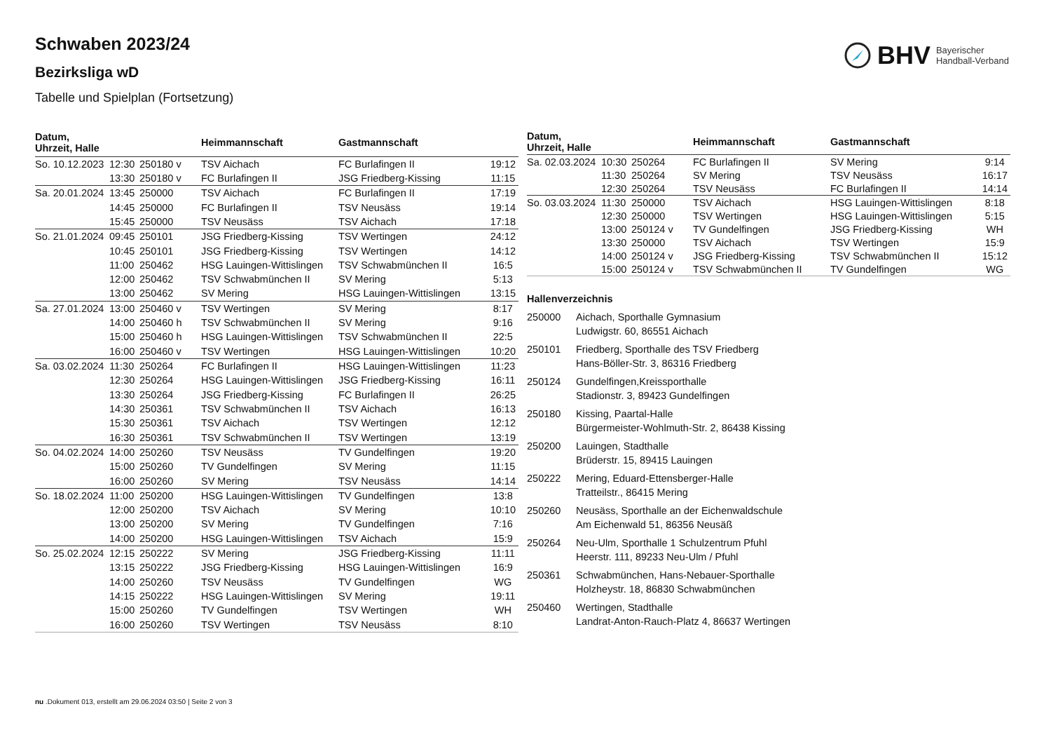BHV Bayerischer
Handball-Verband
Schwaben 2023/24
Bezirksliga wD
Tabelle und Spielplan (Fortsetzung)
| Datum, Uhrzeit, Halle | | | Heimmannschaft | Gastmannschaft | |
| --- | --- | --- | --- | --- | --- |
| So. 10.12.2023 | 12:30 | 250180 v | TSV Aichach | FC Burlafingen II | 19:12 |
| | 13:30 | 250180 v | FC Burlafingen II | JSG Friedberg-Kissing | 11:15 |
| Sa. 20.01.2024 | 13:45 | 250000 | TSV Aichach | FC Burlafingen II | 17:19 |
| | 14:45 | 250000 | FC Burlafingen II | TSV Neusäss | 19:14 |
| | 15:45 | 250000 | TSV Neusäss | TSV Aichach | 17:18 |
| So. 21.01.2024 | 09:45 | 250101 | JSG Friedberg-Kissing | TSV Wertingen | 24:12 |
| | 10:45 | 250101 | JSG Friedberg-Kissing | TSV Wertingen | 14:12 |
| | 11:00 | 250462 | HSG Lauingen-Wittislingen | TSV Schwabmünchen II | 16:5 |
| | 12:00 | 250462 | TSV Schwabmünchen II | SV Mering | 5:13 |
| | 13:00 | 250462 | SV Mering | HSG Lauingen-Wittislingen | 13:15 |
| Sa. 27.01.2024 | 13:00 | 250460 v | TSV Wertingen | SV Mering | 8:17 |
| | 14:00 | 250460 h | TSV Schwabmünchen II | SV Mering | 9:16 |
| | 15:00 | 250460 h | HSG Lauingen-Wittislingen | TSV Schwabmünchen II | 22:5 |
| | 16:00 | 250460 v | TSV Wertingen | HSG Lauingen-Wittislingen | 10:20 |
| Sa. 03.02.2024 | 11:30 | 250264 | FC Burlafingen II | HSG Lauingen-Wittislingen | 11:23 |
| | 12:30 | 250264 | HSG Lauingen-Wittislingen | JSG Friedberg-Kissing | 16:11 |
| | 13:30 | 250264 | JSG Friedberg-Kissing | FC Burlafingen II | 26:25 |
| | 14:30 | 250361 | TSV Schwabmünchen II | TSV Aichach | 16:13 |
| | 15:30 | 250361 | TSV Aichach | TSV Wertingen | 12:12 |
| | 16:30 | 250361 | TSV Schwabmünchen II | TSV Wertingen | 13:19 |
| So. 04.02.2024 | 14:00 | 250260 | TSV Neusäss | TV Gundelfingen | 19:20 |
| | 15:00 | 250260 | TV Gundelfingen | SV Mering | 11:15 |
| | 16:00 | 250260 | SV Mering | TSV Neusäss | 14:14 |
| So. 18.02.2024 | 11:00 | 250200 | HSG Lauingen-Wittislingen | TV Gundelfingen | 13:8 |
| | 12:00 | 250200 | TSV Aichach | SV Mering | 10:10 |
| | 13:00 | 250200 | SV Mering | TV Gundelfingen | 7:16 |
| | 14:00 | 250200 | HSG Lauingen-Wittislingen | TSV Aichach | 15:9 |
| So. 25.02.2024 | 12:15 | 250222 | SV Mering | JSG Friedberg-Kissing | 11:11 |
| | 13:15 | 250222 | JSG Friedberg-Kissing | HSG Lauingen-Wittislingen | 16:9 |
| | 14:00 | 250260 | TSV Neusäss | TV Gundelfingen | WG |
| | 14:15 | 250222 | HSG Lauingen-Wittislingen | SV Mering | 19:11 |
| | 15:00 | 250260 | TV Gundelfingen | TSV Wertingen | WH |
| | 16:00 | 250260 | TSV Wertingen | TSV Neusäss | 8:10 |
| Datum, Uhrzeit, Halle | | | Heimmannschaft | Gastmannschaft | |
| --- | --- | --- | --- | --- | --- |
| Sa. 02.03.2024 | 10:30 | 250264 | FC Burlafingen II | SV Mering | 9:14 |
| | 11:30 | 250264 | SV Mering | TSV Neusäss | 16:17 |
| | 12:30 | 250264 | TSV Neusäss | FC Burlafingen II | 14:14 |
| So. 03.03.2024 | 11:30 | 250000 | TSV Aichach | HSG Lauingen-Wittislingen | 8:18 |
| | 12:30 | 250000 | TSV Wertingen | HSG Lauingen-Wittislingen | 5:15 |
| | 13:00 | 250124 v | TV Gundelfingen | JSG Friedberg-Kissing | WH |
| | 13:30 | 250000 | TSV Aichach | TSV Wertingen | 15:9 |
| | 14:00 | 250124 v | JSG Friedberg-Kissing | TSV Schwabmünchen II | 15:12 |
| | 15:00 | 250124 v | TSV Schwabmünchen II | TV Gundelfingen | WG |
Hallenverzeichnis
250000 Aichach, Sporthalle Gymnasium
Ludwigstr. 60, 86551 Aichach
250101 Friedberg, Sporthalle des TSV Friedberg
Hans-Böller-Str. 3, 86316 Friedberg
250124 Gundelfingen,Kreissporthalle
Stadionstr. 3, 89423 Gundelfingen
250180 Kissing, Paartal-Halle
Bürgermeister-Wohlmuth-Str. 2, 86438 Kissing
250200 Lauingen, Stadthalle
Brüderstr. 15, 89415 Lauingen
250222 Mering, Eduard-Ettensberger-Halle
Tratteilstr., 86415 Mering
250260 Neusäss, Sporthalle an der Eichenwaldschule
Am Eichenwald 51, 86356 Neusäß
250264 Neu-Ulm, Sporthalle 1 Schulzentrum Pfuhl
Heerstr. 111, 89233 Neu-Ulm / Pfuhl
250361 Schwabmünchen, Hans-Nebauer-Sporthalle
Holzheystr. 18, 86830 Schwabmünchen
250460 Wertingen, Stadthalle
Landrat-Anton-Rauch-Platz 4, 86637 Wertingen
nu .Dokument 013, erstellt am 29.06.2024 03:50 | Seite 2 von 3